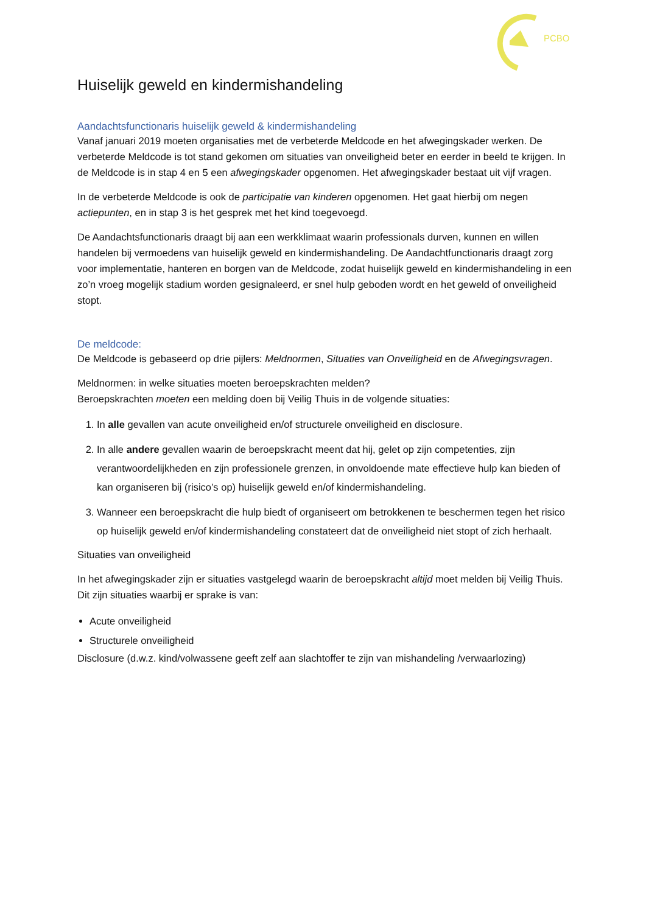PCBO
Huiselijk geweld en kindermishandeling
Aandachtsfunctionaris huiselijk geweld & kindermishandeling
Vanaf januari 2019 moeten organisaties met de verbeterde Meldcode en het afwegingskader werken. De verbeterde Meldcode is tot stand gekomen om situaties van onveiligheid beter en eerder in beeld te krijgen. In de Meldcode is in stap 4 en 5 een afwegingskader opgenomen. Het afwegingskader bestaat uit vijf vragen.
In de verbeterde Meldcode is ook de participatie van kinderen opgenomen. Het gaat hierbij om negen actiepunten, en in stap 3 is het gesprek met het kind toegevoegd.
De Aandachtsfunctionaris draagt bij aan een werkklimaat waarin professionals durven, kunnen en willen handelen bij vermoedens van huiselijk geweld en kindermishandeling. De Aandachtfunctionaris draagt zorg voor implementatie, hanteren en borgen van de Meldcode, zodat huiselijk geweld en kindermishandeling in een zo’n vroeg mogelijk stadium worden gesignaleerd, er snel hulp geboden wordt en het geweld of onveiligheid stopt.
De meldcode:
De Meldcode is gebaseerd op drie pijlers: Meldnormen, Situaties van Onveiligheid en de Afwegingsvragen.
Meldnormen: in welke situaties moeten beroepskrachten melden?
Beroepskrachten moeten een melding doen bij Veilig Thuis in de volgende situaties:
1. In alle gevallen van acute onveiligheid en/of structurele onveiligheid en disclosure.
2. In alle andere gevallen waarin de beroepskracht meent dat hij, gelet op zijn competenties, zijn verantwoordelijkheden en zijn professionele grenzen, in onvoldoende mate effectieve hulp kan bieden of kan organiseren bij (risico’s op) huiselijk geweld en/of kindermishandeling.
3. Wanneer een beroepskracht die hulp biedt of organiseert om betrokkenen te beschermen tegen het risico op huiselijk geweld en/of kindermishandeling constateert dat de onveiligheid niet stopt of zich herhaalt.
Situaties van onveiligheid
In het afwegingskader zijn er situaties vastgelegd waarin de beroepskracht altijd moet melden bij Veilig Thuis. Dit zijn situaties waarbij er sprake is van:
Acute onveiligheid
Structurele onveiligheid
Disclosure (d.w.z. kind/volwassene geeft zelf aan slachtoffer te zijn van mishandeling /verwaarlozing)